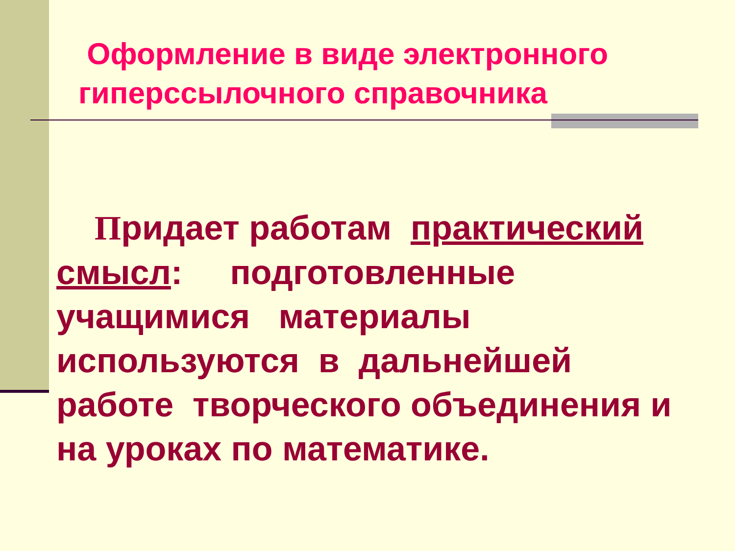Оформление в виде электронного гиперссылочного справочника
Придает работам практический смысл: подготовленные учащимися материалы используются в дальнейшей работе творческого объединения и на уроках по математике.